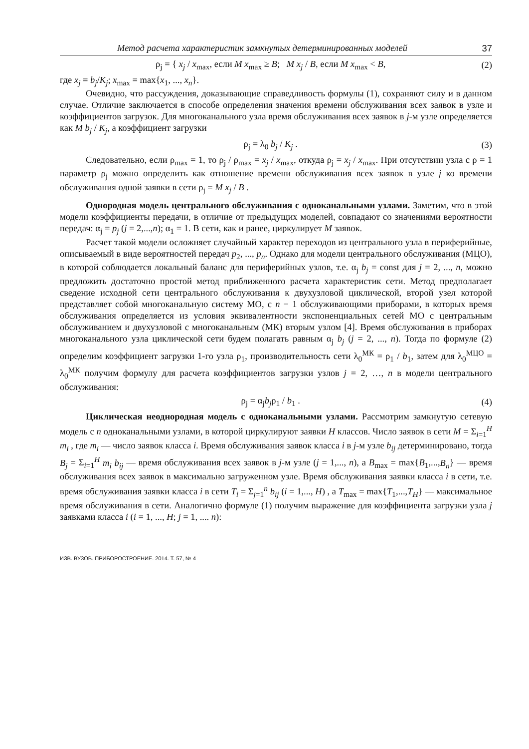Метод расчета характеристик замкнутых детерминированных моделей 37
ρ<sub>j</sub> = { x<sub>j</sub> / x<sub>max</sub>, если M x<sub>max</sub> ≥ B; M x<sub>j</sub> / B, если M x<sub>max</sub> < B,
(2)
где x<sub>j</sub> = b<sub>j</sub>/K<sub>j</sub>; x<sub>max</sub> = max{x<sub>1</sub>, ..., x<sub>n</sub>}.
Очевидно, что рассуждения, доказывающие справедливость формулы (1), сохраняют силу и в данном случае. Отличие заключается в способе определения значения времени обслуживания всех заявок в узле и коэффициентов загрузок. Для многоканального узла время обслуживания всех заявок в j-м узле определяется как M b<sub>j</sub> / K<sub>j</sub>, а коэффициент загрузки
ρ<sub>j</sub> = λ<sub>0</sub> b<sub>j</sub> / K<sub>j</sub> . (3)
Следовательно, если ρ<sub>max</sub> = 1, то ρ<sub>j</sub> / ρ<sub>max</sub> = x<sub>j</sub> / x<sub>max</sub>, откуда ρ<sub>j</sub> = x<sub>j</sub> / x<sub>max</sub>. При отсутствии узла с ρ = 1 параметр ρ<sub>j</sub> можно определить как отношение времени обслуживания всех заявок в узле j ко времени обслуживания одной заявки в сети ρ<sub>j</sub> = M x<sub>j</sub> / B .
Однородная модель центрального обслуживания с одноканальными узлами. Заметим, что в этой модели коэффициенты передачи, в отличие от предыдущих моделей, совпадают со значениями вероятности передач: α<sub>j</sub> = p<sub>j</sub> (j = 2,...,n); α<sub>1</sub> = 1. В сети, как и ранее, циркулирует M заявок.
Расчет такой модели осложняет случайный характер переходов из центрального узла в периферийные, описываемый в виде вероятностей передач p<sub>2</sub>, ..., p<sub>n</sub>. Однако для модели центрального обслуживания (МЦО), в которой соблюдается локальный баланс для периферийных узлов, т.е. α<sub>j</sub> b<sub>j</sub> = const для j = 2, ..., n, можно предложить достаточно простой метод приближенного расчета характеристик сети. Метод предполагает сведение исходной сети центрального обслуживания к двухузловой циклической, второй узел которой представляет собой многоканальную систему МО, с n − 1 обслуживающими приборами, в которых время обслуживания определяется из условия эквивалентности экспоненциальных сетей МО с центральным обслуживанием и двухузловой с многоканальным (МК) вторым узлом [4]. Время обслуживания в приборах многоканального узла циклической сети будем полагать равным α<sub>j</sub> b<sub>j</sub> (j = 2, ..., n). Тогда по формуле (2) определим коэффициент загрузки 1-го узла ρ<sub>1</sub>, производительность сети λ<sub>0</sub><sup>МК</sup> = ρ<sub>1</sub> / b<sub>1</sub>, затем для λ<sub>0</sub><sup>МЦО</sup> = λ<sub>0</sub><sup>МК</sup> получим формулу для расчета коэффициентов загрузки узлов j = 2, …, n в модели центрального обслуживания:
ρ<sub>j</sub> = α<sub>j</sub>b<sub>j</sub>ρ<sub>1</sub> / b<sub>1</sub> . (4)
Циклическая неоднородная модель с одноканальными узлами. Рассмотрим замкнутую сетевую модель с n одноканальными узлами, в которой циркулируют заявки H классов. Число заявок в сети M = Σ<sub>i=1</sub><sup>H</sup> m<sub>i</sub> , где m<sub>i</sub> — число заявок класса i. Время обслуживания заявок класса i в j-м узле b<sub>ij</sub> детерминировано, тогда B<sub>j</sub> = Σ<sub>i=1</sub><sup>H</sup> m<sub>i</sub> b<sub>ij</sub> — время обслуживания всех заявок в j-м узле (j = 1,..., n), а B<sub>max</sub> = max{B<sub>1</sub>,...,B<sub>n</sub>} — время обслуживания всех заявок в максимально загруженном узле. Время обслуживания заявки класса i в сети, т.е. время обслуживания заявки класса i в сети T<sub>i</sub> = Σ<sub>j=1</sub><sup>n</sup> b<sub>ij</sub> (i = 1,..., H) , а T<sub>max</sub> = max{T<sub>1</sub>,...,T<sub>H</sub>} — максимальное время обслуживания в сети. Аналогично формуле (1) получим выражение для коэффициента загрузки узла j заявками класса i (i = 1, ..., H; j = 1, .... n):
ИЗВ. ВУЗОВ. ПРИБОРОСТРОЕНИЕ. 2014. Т. 57, № 4